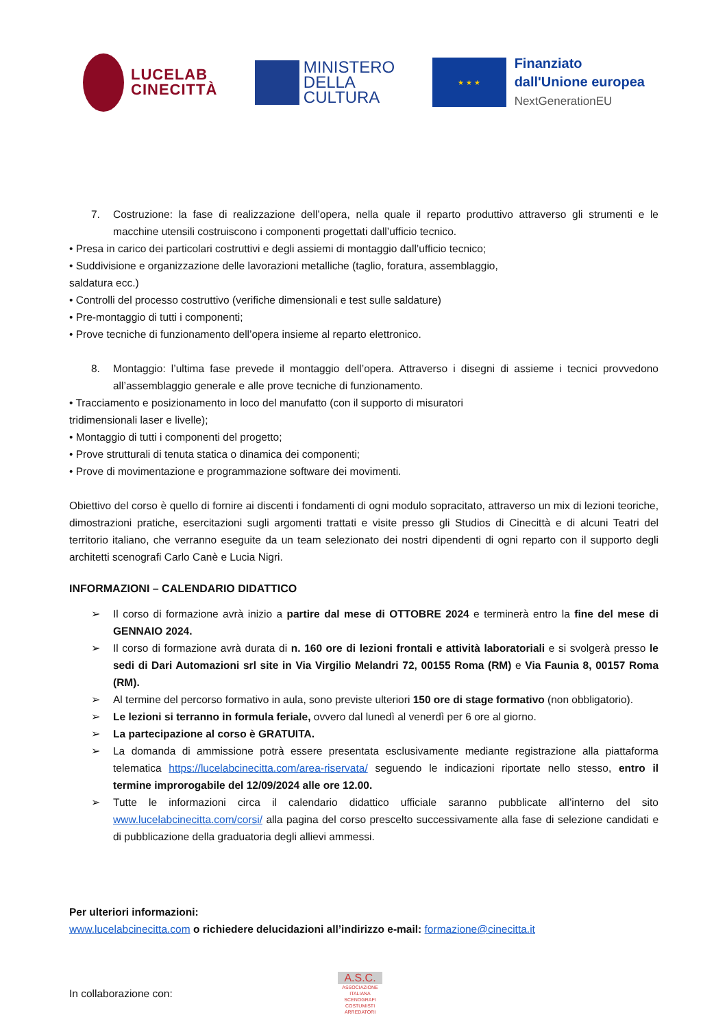LUCELAB
CINECITTÀ
MINISTERO
DELLA
CULTURA
★ ★ ★
Finanziato
dall'Unione europea
NextGenerationEU
7. Costruzione: la fase di realizzazione dell’opera, nella quale il reparto produttivo attraverso gli strumenti e le macchine utensili costruiscono i componenti progettati dall’ufficio tecnico.
• Presa in carico dei particolari costruttivi e degli assiemi di montaggio dall’ufficio tecnico;
• Suddivisione e organizzazione delle lavorazioni metalliche (taglio, foratura, assemblaggio,
saldatura ecc.)
• Controlli del processo costruttivo (verifiche dimensionali e test sulle saldature)
• Pre-montaggio di tutti i componenti;
• Prove tecniche di funzionamento dell’opera insieme al reparto elettronico.
8. Montaggio: l’ultima fase prevede il montaggio dell’opera. Attraverso i disegni di assieme i tecnici provvedono all’assemblaggio generale e alle prove tecniche di funzionamento.
• Tracciamento e posizionamento in loco del manufatto (con il supporto di misuratori
tridimensionali laser e livelle);
• Montaggio di tutti i componenti del progetto;
• Prove strutturali di tenuta statica o dinamica dei componenti;
• Prove di movimentazione e programmazione software dei movimenti.
Obiettivo del corso è quello di fornire ai discenti i fondamenti di ogni modulo sopracitato, attraverso un mix di lezioni teoriche, dimostrazioni pratiche, esercitazioni sugli argomenti trattati e visite presso gli Studios di Cinecittà e di alcuni Teatri del territorio italiano, che verranno eseguite da un team selezionato dei nostri dipendenti di ogni reparto con il supporto degli architetti scenografi Carlo Canè e Lucia Nigri.
INFORMAZIONI – CALENDARIO DIDATTICO
➢ Il corso di formazione avrà inizio a partire dal mese di OTTOBRE 2024 e terminerà entro la fine del mese di GENNAIO 2024.
➢ Il corso di formazione avrà durata di n. 160 ore di lezioni frontali e attività laboratoriali e si svolgerà presso le sedi di Dari Automazioni srl site in Via Virgilio Melandri 72, 00155 Roma (RM) e Via Faunia 8, 00157 Roma (RM).
➢ Al termine del percorso formativo in aula, sono previste ulteriori 150 ore di stage formativo (non obbligatorio).
➢ Le lezioni si terranno in formula feriale, ovvero dal lunedì al venerdì per 6 ore al giorno.
➢ La partecipazione al corso è GRATUITA.
➢ La domanda di ammissione potrà essere presentata esclusivamente mediante registrazione alla piattaforma telematica https://lucelabcinecitta.com/area-riservata/ seguendo le indicazioni riportate nello stesso, entro il termine improrogabile del 12/09/2024 alle ore 12.00.
➢ Tutte le informazioni circa il calendario didattico ufficiale saranno pubblicate all’interno del sito www.lucelabcinecitta.com/corsi/ alla pagina del corso prescelto successivamente alla fase di selezione candidati e di pubblicazione della graduatoria degli allievi ammessi.
Per ulteriori informazioni:
www.lucelabcinecitta.com o richiedere delucidazioni all’indirizzo e-mail: formazione@cinecitta.it
In collaborazione con:
A.S.C.
ASSOCIAZIONE ITALIANA SCENOGRAFI COSTUMISTI ARREDATORI